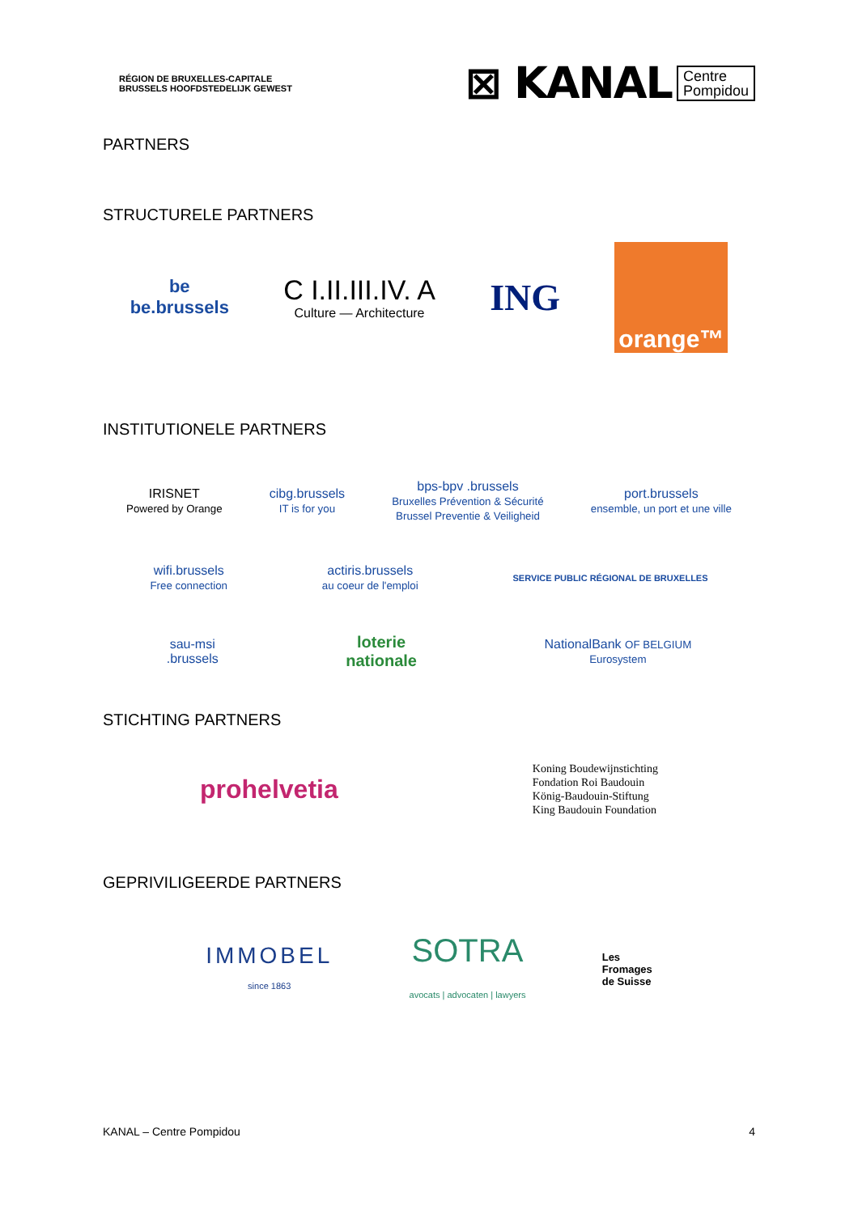RÉGION DE BRUXELLES-CAPITALE
BRUSSELS HOOFDSTEDELIJK GEWEST
⊠ KANAL
Centre
Pompidou
PARTNERS
STRUCTURELE PARTNERS
be
be.brussels
C I.II.III.IV. A
Culture — Architecture
ING
orange™
INSTITUTIONELE PARTNERS
IRISNET
Powered by Orange
cibg.brussels
IT is for you
bps-bpv .brussels
Bruxelles Prévention & Sécurité
Brussel Preventie & Veiligheid
port.brussels
ensemble, un port et une ville
wifi.brussels
Free connection
actiris.brussels
au coeur de l'emploi
SERVICE PUBLIC RÉGIONAL DE BRUXELLES
sau-msi
.brussels
loterie
nationale
NationalBank OF BELGIUM
Eurosystem
STICHTING PARTNERS
prohelvetia
Koning Boudewijnstichting
Fondation Roi Baudouin
König-Baudouin-Stiftung
King Baudouin Foundation
GEPRIVILIGEERDE PARTNERS
IMMOBEL
since 1863
SOTRA
avocats | advocaten | lawyers
Les
Fromages
de Suisse
KANAL – Centre Pompidou 4